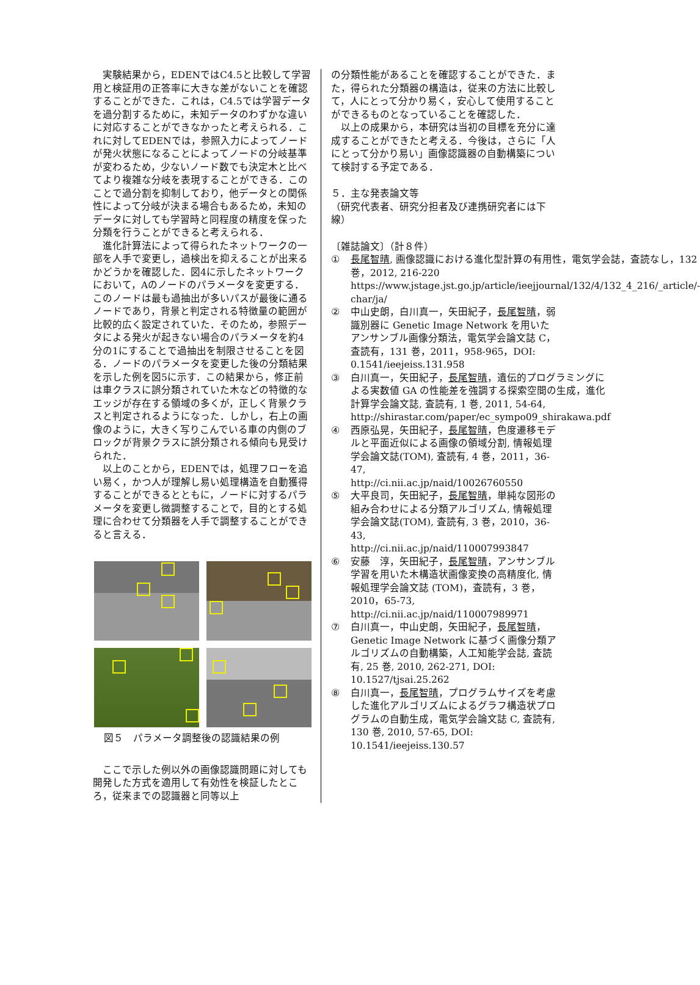実験結果から，EDENではC4.5と比較して学習用と検証用の正答率に大きな差がないことを確認することができた．これは，C4.5では学習データを過分割するために，未知データのわずかな違いに対応することができなかったと考えられる．これに対してEDENでは，参照入力によってノードが発火状態になることによってノードの分岐基準が変わるため，少ないノード数でも決定木と比べてより複雑な分岐を表現することができる．このことで過分割を抑制しており，他データとの関係性によって分岐が決まる場合もあるため，未知のデータに対しても学習時と同程度の精度を保った分類を行うことができると考えられる．
進化計算法によって得られたネットワークの一部を人手で変更し，過検出を抑えることが出来るかどうかを確認した．図4に示したネットワークにおいて，Aのノードのパラメータを変更する．このノードは最も過抽出が多いパスが最後に通るノードであり，背景と判定される特徴量の範囲が比較的広く設定されていた．そのため，参照データによる発火が起きない場合のパラメータを約4分の1にすることで過抽出を制限させることを図る．ノードのパラメータを変更した後の分類結果を示した例を図5に示す．この結果から，修正前は車クラスに誤分類されていた木などの特徴的なエッジが存在する領域の多くが，正しく背景クラスと判定されるようになった．しかし，右上の画像のように，大きく写りこんでいる車の内側のブロックが背景クラスに誤分類される傾向も見受けられた．
以上のことから，EDENでは，処理フローを追い易く，かつ人が理解し易い処理構造を自動獲得することができるとともに，ノードに対するパラメータを変更し微調整することで，目的とする処理に合わせて分類器を人手で調整することができると言える．
図５　パラメータ調整後の認識結果の例
ここで示した例以外の画像認識問題に対しても開発した方式を適用して有効性を検証したところ，従来までの認識器と同等以上
の分類性能があることを確認することができた．また，得られた分類器の構造は，従来の方法に比較して，人にとって分かり易く，安心して使用することができるものとなっていることを確認した．
以上の成果から，本研究は当初の目標を充分に達成することができたと考える．今後は，さらに「人にとって分かり易い」画像認識器の自動構築について検討する予定である．
５．主な発表論文等
（研究代表者、研究分担者及び連携研究者には下線）
〔雑誌論文〕（計８件）
① 長尾智晴, 画像認識における進化型計算の有用性，電気学会誌，査読なし，132 巻，2012, 216-220
https://www.jstage.jst.go.jp/article/ieejjournal/132/4/132_4_216/_article/-char/ja/
② 中山史朗，白川真一，矢田紀子，長尾智晴，弱識別器に Genetic Image Network を用いたアンサンブル画像分類法，電気学会論文誌 C，査読有，131 巻，2011，958-965，DOI: 0.1541/ieejeiss.131.958
③ 白川真一，矢田紀子，長尾智晴，遺伝的プログラミングによる実数値 GA の性能差を強調する探索空間の生成，進化計算学会論文誌, 査読有, 1 巻, 2011, 54-64, http://shirastar.com/paper/ec_sympo09_shirakawa.pdf
④ 西原弘晃，矢田紀子，長尾智晴，色度遷移モデルと平面近似による画像の領域分割, 情報処理学会論文誌(TOM), 査読有, 4 巻，2011，36-47,
http://ci.nii.ac.jp/naid/10026760550
⑤ 大平良司，矢田紀子，長尾智晴，単純な図形の組み合わせによる分類アルゴリズム, 情報処理学会論文誌(TOM), 査読有, 3 巻，2010，36-43,
http://ci.nii.ac.jp/naid/110007993847
⑥ 安藤　淳，矢田紀子，長尾智晴，アンサンブル学習を用いた木構造状画像変換の高精度化, 情報処理学会論文誌 (TOM)，査読有，3 巻，2010，65-73,
http://ci.nii.ac.jp/naid/110007989971
⑦ 白川真一，中山史朗，矢田紀子，長尾智晴，Genetic Image Network に基づく画像分類アルゴリズムの自動構築，人工知能学会誌, 査読有, 25 巻, 2010, 262-271, DOI: 10.1527/tjsai.25.262
⑧ 白川真一，長尾智晴，プログラムサイズを考慮した進化アルゴリズムによるグラフ構造状プログラムの自動生成，電気学会論文誌 C, 査読有, 130 巻, 2010, 57-65, DOI: 10.1541/ieejeiss.130.57